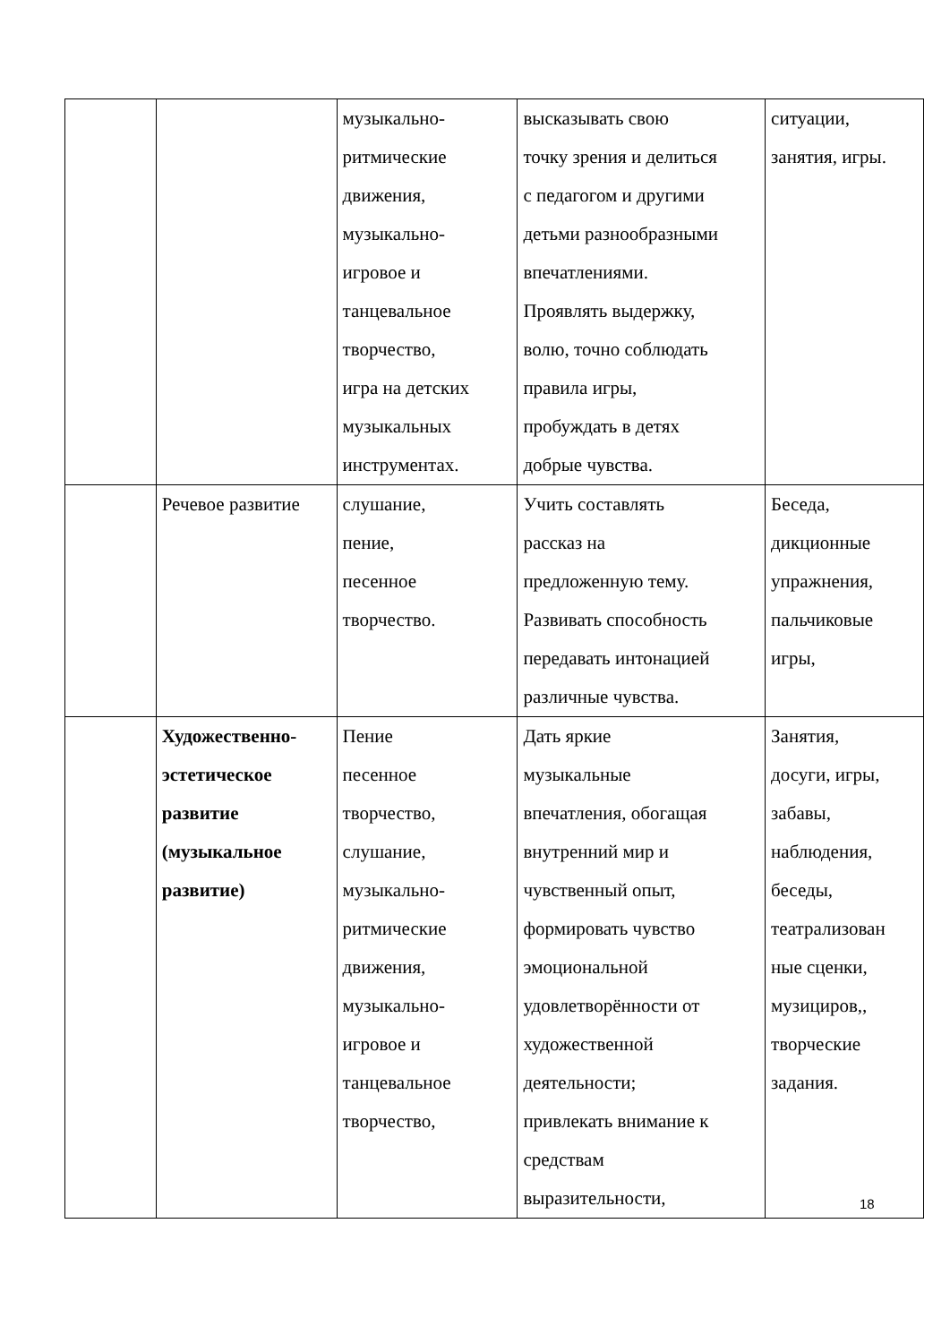| | | музыкально- ритмические движения, музыкально- игровое и танцевальное творчество, игра на детских музыкальных инструментах. | высказывать свою точку зрения и делиться с педагогом и другими детьми разнообразными впечатлениями. Проявлять выдержку, волю, точно соблюдать правила игры, пробуждать в детях добрые чувства. | ситуации, занятия, игры. |
| | Речевое развитие | слушание, пение, песенное творчество. | Учить составлять рассказ на предложенную тему. Развивать способность передавать интонацией различные чувства. | Беседа, дикционные упражнения, пальчиковые игры, |
| | Художественно- эстетическое развитие (музыкальное развитие) | Пение песенное творчество, слушание, музыкально- ритмические движения, музыкально- игровое и танцевальное творчество, | Дать яркие музыкальные впечатления, обогащая внутренний мир и чувственный опыт, формировать чувство эмоциональной удовлетворённости от художественной деятельности; привлекать внимание к средствам выразительности, | Занятия, досуги, игры, забавы, наблюдения, беседы, театрализован ные сценки, музициров,, творческие задания. |
18